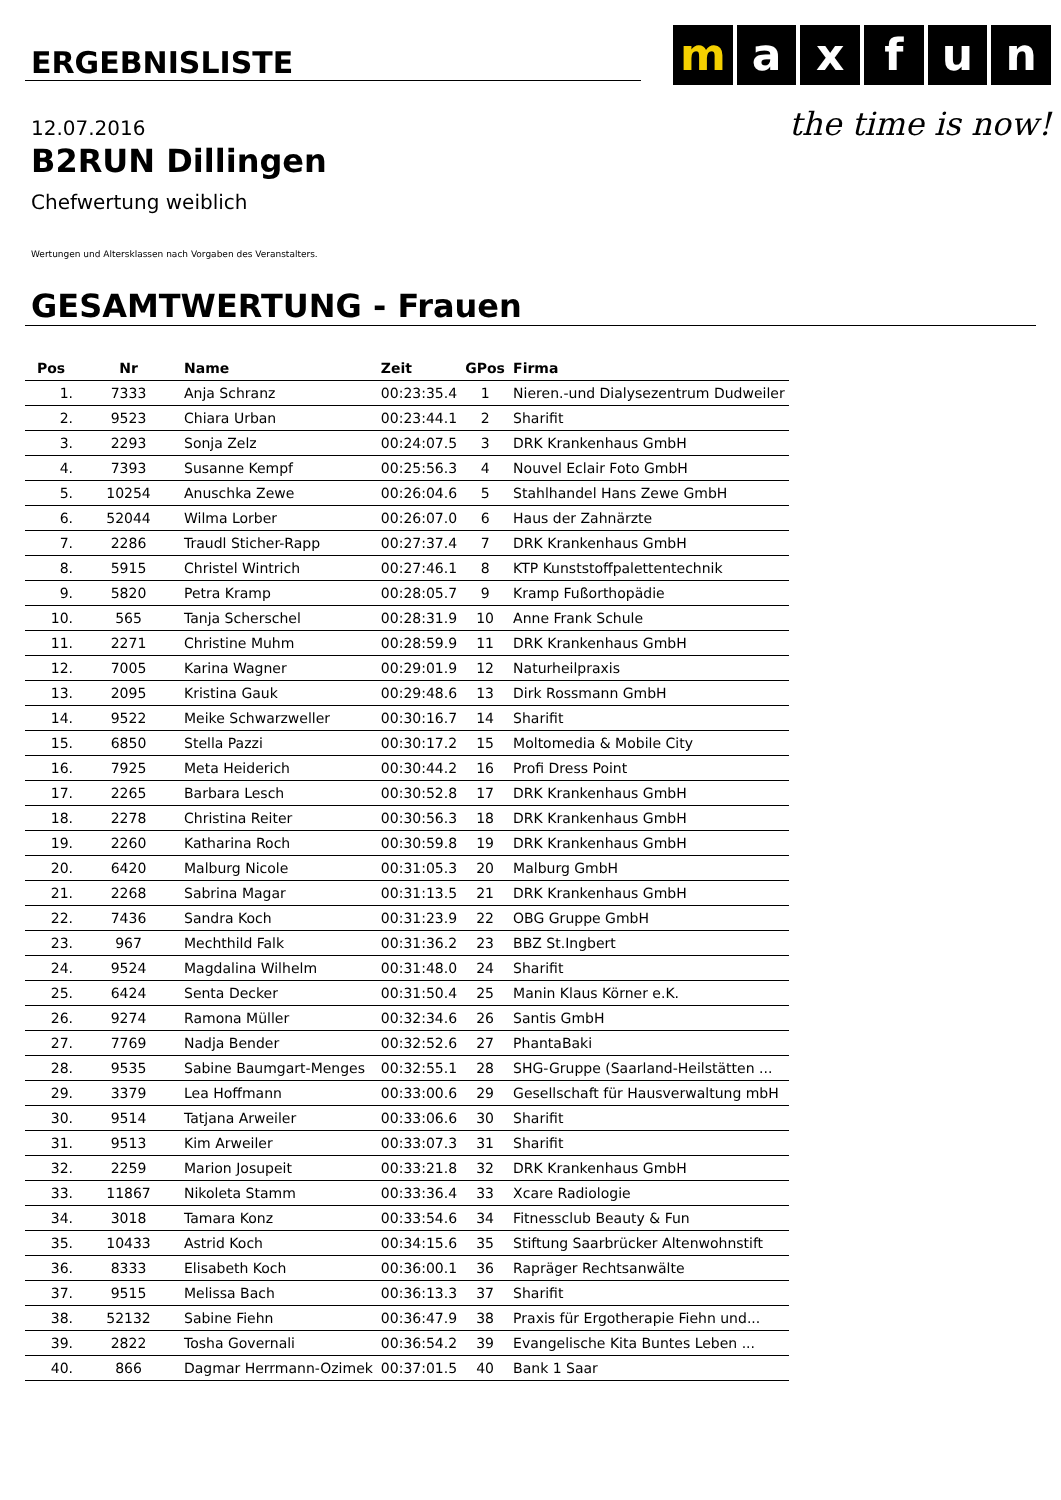m a x f u n
the time is now!
ERGEBNISLISTE
12.07.2016
B2RUN Dillingen
Chefwertung weiblich
Wertungen und Altersklassen nach Vorgaben des Veranstalters.
GESAMTWERTUNG - Frauen
| Pos | Nr | Name | Zeit | GPos | Firma |
| --- | --- | --- | --- | --- | --- |
| 1. | 7333 | Anja Schranz | 00:23:35.4 | 1 | Nieren.-und Dialysezentrum Dudweiler |
| 2. | 9523 | Chiara Urban | 00:23:44.1 | 2 | Sharifit |
| 3. | 2293 | Sonja Zelz | 00:24:07.5 | 3 | DRK Krankenhaus GmbH |
| 4. | 7393 | Susanne Kempf | 00:25:56.3 | 4 | Nouvel Eclair Foto GmbH |
| 5. | 10254 | Anuschka Zewe | 00:26:04.6 | 5 | Stahlhandel Hans Zewe GmbH |
| 6. | 52044 | Wilma Lorber | 00:26:07.0 | 6 | Haus der Zahnärzte |
| 7. | 2286 | Traudl Sticher-Rapp | 00:27:37.4 | 7 | DRK Krankenhaus GmbH |
| 8. | 5915 | Christel Wintrich | 00:27:46.1 | 8 | KTP Kunststoffpalettentechnik |
| 9. | 5820 | Petra Kramp | 00:28:05.7 | 9 | Kramp Fußorthopädie |
| 10. | 565 | Tanja Scherschel | 00:28:31.9 | 10 | Anne Frank Schule |
| 11. | 2271 | Christine Muhm | 00:28:59.9 | 11 | DRK Krankenhaus GmbH |
| 12. | 7005 | Karina Wagner | 00:29:01.9 | 12 | Naturheilpraxis |
| 13. | 2095 | Kristina Gauk | 00:29:48.6 | 13 | Dirk Rossmann GmbH |
| 14. | 9522 | Meike Schwarzweller | 00:30:16.7 | 14 | Sharifit |
| 15. | 6850 | Stella Pazzi | 00:30:17.2 | 15 | Moltomedia & Mobile City |
| 16. | 7925 | Meta Heiderich | 00:30:44.2 | 16 | Profi Dress Point |
| 17. | 2265 | Barbara Lesch | 00:30:52.8 | 17 | DRK Krankenhaus GmbH |
| 18. | 2278 | Christina Reiter | 00:30:56.3 | 18 | DRK Krankenhaus GmbH |
| 19. | 2260 | Katharina Roch | 00:30:59.8 | 19 | DRK Krankenhaus GmbH |
| 20. | 6420 | Malburg Nicole | 00:31:05.3 | 20 | Malburg GmbH |
| 21. | 2268 | Sabrina Magar | 00:31:13.5 | 21 | DRK Krankenhaus GmbH |
| 22. | 7436 | Sandra Koch | 00:31:23.9 | 22 | OBG Gruppe GmbH |
| 23. | 967 | Mechthild Falk | 00:31:36.2 | 23 | BBZ St.Ingbert |
| 24. | 9524 | Magdalina Wilhelm | 00:31:48.0 | 24 | Sharifit |
| 25. | 6424 | Senta Decker | 00:31:50.4 | 25 | Manin Klaus Körner e.K. |
| 26. | 9274 | Ramona Müller | 00:32:34.6 | 26 | Santis GmbH |
| 27. | 7769 | Nadja Bender | 00:32:52.6 | 27 | PhantaBaki |
| 28. | 9535 | Sabine Baumgart-Menges | 00:32:55.1 | 28 | SHG-Gruppe (Saarland-Heilstätten ... |
| 29. | 3379 | Lea Hoffmann | 00:33:00.6 | 29 | Gesellschaft für Hausverwaltung mbH |
| 30. | 9514 | Tatjana Arweiler | 00:33:06.6 | 30 | Sharifit |
| 31. | 9513 | Kim Arweiler | 00:33:07.3 | 31 | Sharifit |
| 32. | 2259 | Marion Josupeit | 00:33:21.8 | 32 | DRK Krankenhaus GmbH |
| 33. | 11867 | Nikoleta Stamm | 00:33:36.4 | 33 | Xcare Radiologie |
| 34. | 3018 | Tamara Konz | 00:33:54.6 | 34 | Fitnessclub Beauty & Fun |
| 35. | 10433 | Astrid Koch | 00:34:15.6 | 35 | Stiftung Saarbrücker Altenwohnstift |
| 36. | 8333 | Elisabeth Koch | 00:36:00.1 | 36 | Rapräger Rechtsanwälte |
| 37. | 9515 | Melissa Bach | 00:36:13.3 | 37 | Sharifit |
| 38. | 52132 | Sabine Fiehn | 00:36:47.9 | 38 | Praxis für Ergotherapie Fiehn und... |
| 39. | 2822 | Tosha Governali | 00:36:54.2 | 39 | Evangelische Kita Buntes Leben ... |
| 40. | 866 | Dagmar Herrmann-Ozimek | 00:37:01.5 | 40 | Bank 1 Saar |